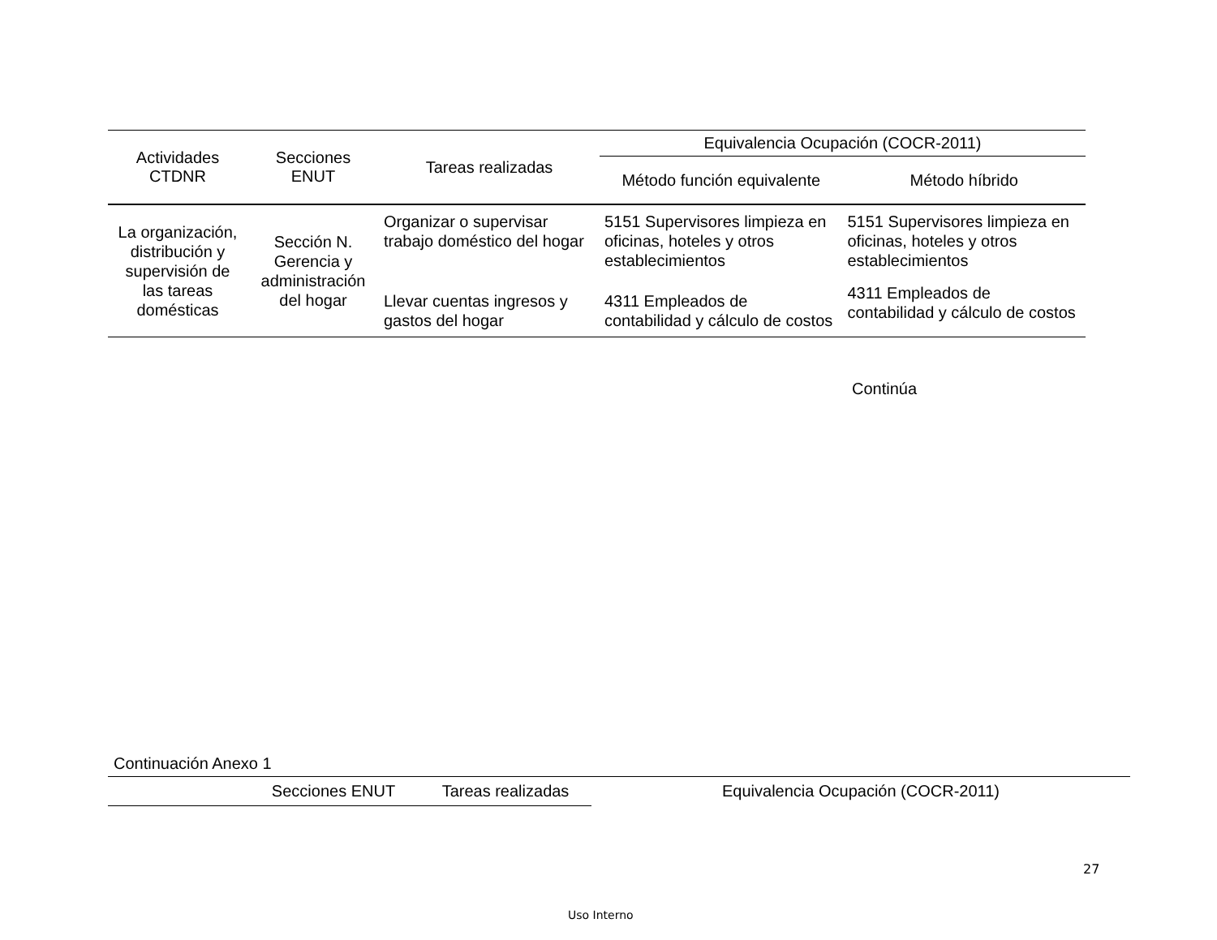| Actividades CTDNR | Secciones ENUT | Tareas realizadas | Equivalencia Ocupación (COCR-2011) | |
| --- | --- | --- | --- | --- |
| | | | Método función equivalente | Método híbrido |
| La organización, distribución y supervisión de las tareas domésticas | Sección N. Gerencia y administración del hogar | Organizar o supervisar trabajo doméstico del hogar | 5151 Supervisores limpieza en oficinas, hoteles y otros establecimientos | 5151 Supervisores limpieza en oficinas, hoteles y otros establecimientos |
| | | Llevar cuentas ingresos y gastos del hogar | 4311 Empleados de contabilidad y cálculo de costos | 4311 Empleados de contabilidad y cálculo de costos |
Continúa
Continuación Anexo 1
| | Secciones ENUT | Tareas realizadas | Equivalencia Ocupación (COCR-2011) |
| --- | --- | --- | --- |
27
Uso Interno